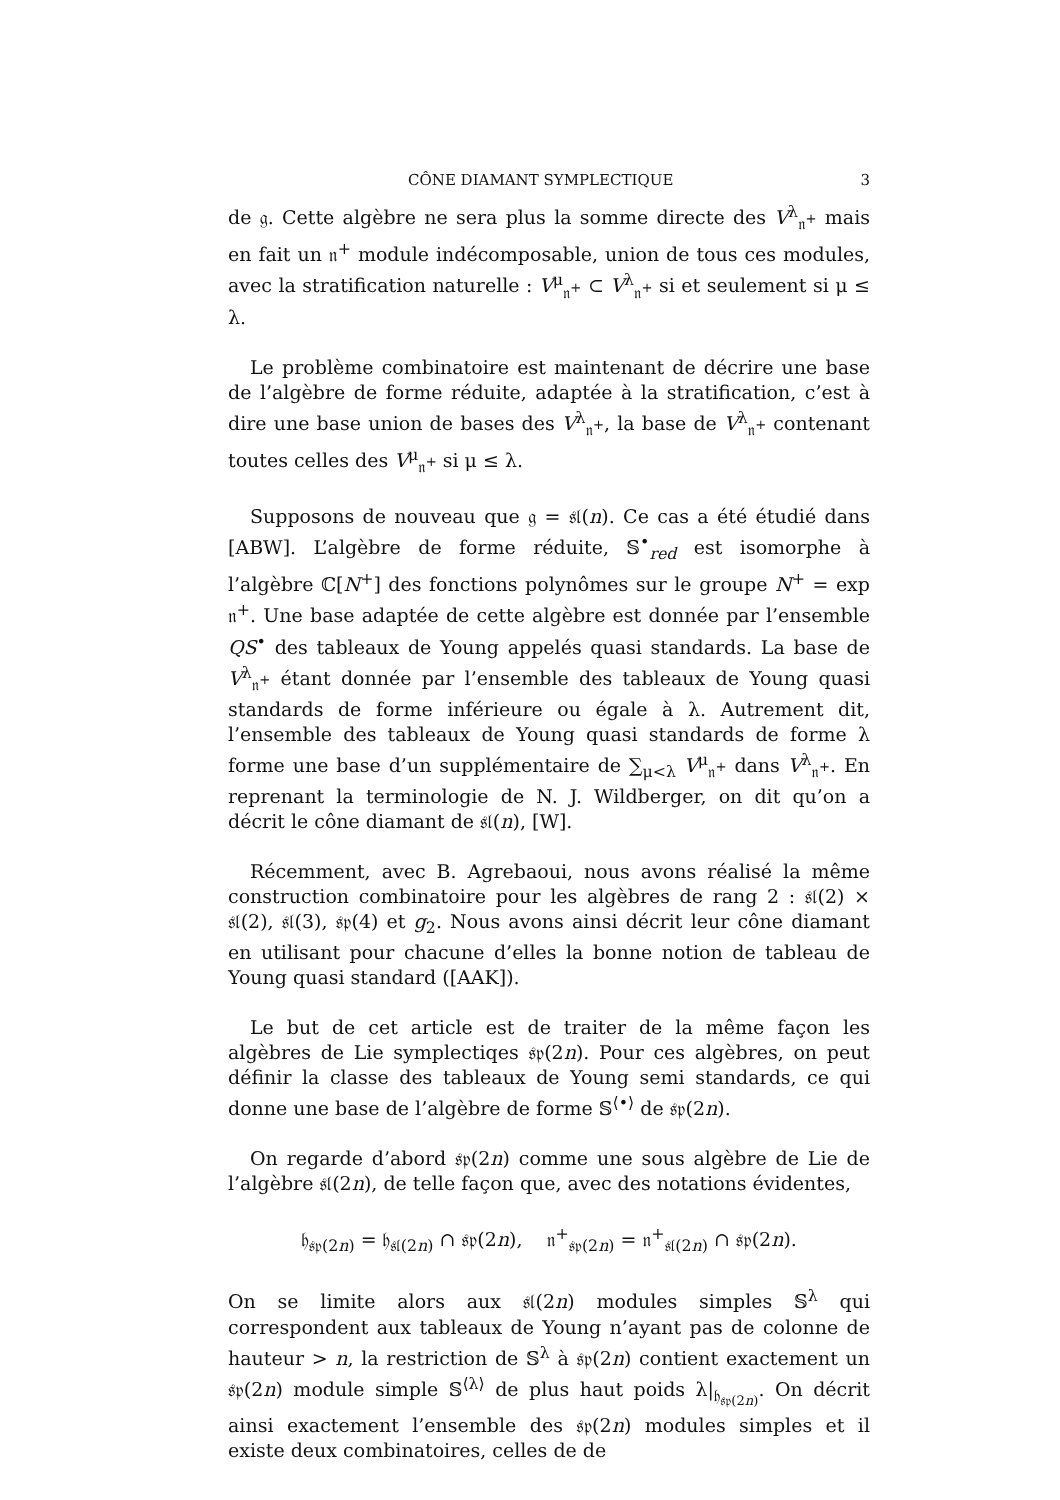CÔNE DIAMANT SYMPLECTIQUE 3
de 𝔤. Cette algèbre ne sera plus la somme directe des V<sup>λ</sup><sub>𝔫<sup>+</sup></sub> mais en fait un 𝔫<sup>+</sup> module indécomposable, union de tous ces modules, avec la stratification naturelle : V<sup>μ</sup><sub>𝔫<sup>+</sup></sub> ⊂ V<sup>λ</sup><sub>𝔫<sup>+</sup></sub> si et seulement si μ ≤ λ.
Le problème combinatoire est maintenant de décrire une base de l’algèbre de forme réduite, adaptée à la stratification, c’est à dire une base union de bases des V<sup>λ</sup><sub>𝔫<sup>+</sup></sub>, la base de V<sup>λ</sup><sub>𝔫<sup>+</sup></sub> contenant toutes celles des V<sup>μ</sup><sub>𝔫<sup>+</sup></sub> si μ ≤ λ.
Supposons de nouveau que 𝔤 = 𝔰𝔩(n). Ce cas a été étudié dans [ABW]. L’algèbre de forme réduite, 𝕊<sup>•</sup><sub>red</sub> est isomorphe à l’algèbre ℂ[N<sup>+</sup>] des fonctions polynômes sur le groupe N<sup>+</sup> = exp 𝔫<sup>+</sup>. Une base adaptée de cette algèbre est donnée par l’ensemble QS<sup>•</sup> des tableaux de Young appelés quasi standards. La base de V<sup>λ</sup><sub>𝔫<sup>+</sup></sub> étant donnée par l’ensemble des tableaux de Young quasi standards de forme inférieure ou égale à λ. Autrement dit, l’ensemble des tableaux de Young quasi standards de forme λ forme une base d’un supplémentaire de ∑<sub>μ<λ</sub> V<sup>μ</sup><sub>𝔫<sup>+</sup></sub> dans V<sup>λ</sup><sub>𝔫<sup>+</sup></sub>. En reprenant la terminologie de N. J. Wildberger, on dit qu’on a décrit le cône diamant de 𝔰𝔩(n), [W].
Récemment, avec B. Agrebaoui, nous avons réalisé la même construction combinatoire pour les algèbres de rang 2 : 𝔰𝔩(2) × 𝔰𝔩(2), 𝔰𝔩(3), 𝔰𝔭(4) et g<sub>2</sub>. Nous avons ainsi décrit leur cône diamant en utilisant pour chacune d’elles la bonne notion de tableau de Young quasi standard ([AAK]).
Le but de cet article est de traiter de la même façon les algèbres de Lie symplectiqes 𝔰𝔭(2n). Pour ces algèbres, on peut définir la classe des tableaux de Young semi standards, ce qui donne une base de l’algèbre de forme 𝕊<sup>⟨•⟩</sup> de 𝔰𝔭(2n).
On regarde d’abord 𝔰𝔭(2n) comme une sous algèbre de Lie de l’algèbre 𝔰𝔩(2n), de telle façon que, avec des notations évidentes,
𝔥<sub>𝔰𝔭(2n)</sub> = 𝔥<sub>𝔰𝔩(2n)</sub> ∩ 𝔰𝔭(2n), 𝔫<sup>+</sup><sub>𝔰𝔭(2n)</sub> = 𝔫<sup>+</sup><sub>𝔰𝔩(2n)</sub> ∩ 𝔰𝔭(2n).
On se limite alors aux 𝔰𝔩(2n) modules simples 𝕊<sup>λ</sup> qui correspondent aux tableaux de Young n’ayant pas de colonne de hauteur > n, la restriction de 𝕊<sup>λ</sup> à 𝔰𝔭(2n) contient exactement un 𝔰𝔭(2n) module simple 𝕊<sup>⟨λ⟩</sup> de plus haut poids λ|<sub>𝔥<sub>𝔰𝔭(2n)</sub></sub>. On décrit ainsi exactement l’ensemble des 𝔰𝔭(2n) modules simples et il existe deux combinatoires, celles de de